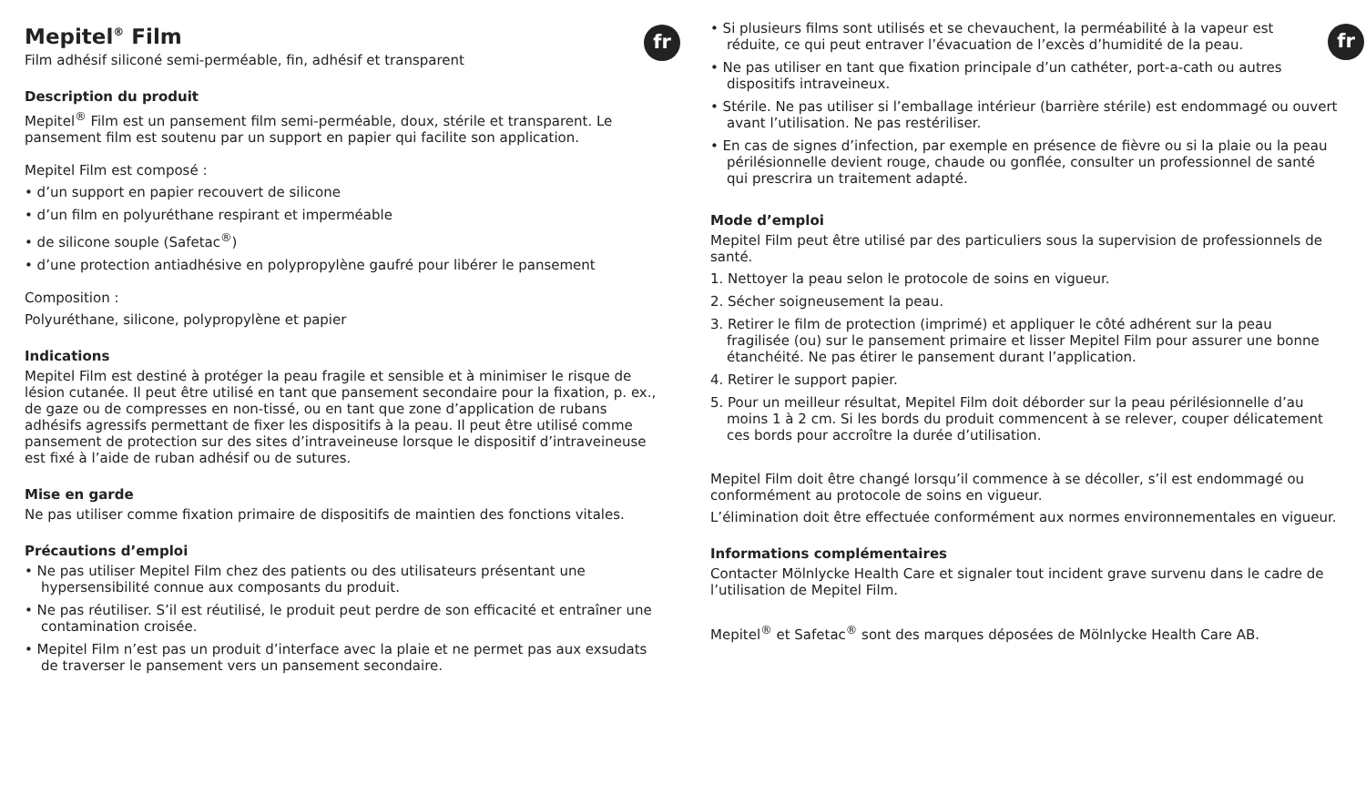fr
Mepitel<sup>®</sup> Film
Film adhésif siliconé semi-perméable, fin, adhésif et transparent
Description du produit
Mepitel<sup>®</sup> Film est un pansement film semi-perméable, doux, stérile et transparent. Le pansement film est soutenu par un support en papier qui facilite son application.
Mepitel Film est composé :
• d’un support en papier recouvert de silicone
• d’un film en polyuréthane respirant et imperméable
• de silicone souple (Safetac<sup>®</sup>)
• d’une protection antiadhésive en polypropylène gaufré pour libérer le pansement
Composition :
Polyuréthane, silicone, polypropylène et papier
Indications
Mepitel Film est destiné à protéger la peau fragile et sensible et à minimiser le risque de lésion cutanée. Il peut être utilisé en tant que pansement secondaire pour la fixation, p. ex., de gaze ou de compresses en non-tissé, ou en tant que zone d’application de rubans adhésifs agressifs permettant de fixer les dispositifs à la peau. Il peut être utilisé comme pansement de protection sur des sites d’intraveineuse lorsque le dispositif d’intraveineuse est fixé à l’aide de ruban adhésif ou de sutures.
Mise en garde
Ne pas utiliser comme fixation primaire de dispositifs de maintien des fonctions vitales.
Précautions d’emploi
• Ne pas utiliser Mepitel Film chez des patients ou des utilisateurs présentant une hypersensibilité connue aux composants du produit.
• Ne pas réutiliser. S’il est réutilisé, le produit peut perdre de son efficacité et entraîner une contamination croisée.
• Mepitel Film n’est pas un produit d’interface avec la plaie et ne permet pas aux exsudats de traverser le pansement vers un pansement secondaire.
fr
• Si plusieurs films sont utilisés et se chevauchent, la perméabilité à la vapeur est réduite, ce qui peut entraver l’évacuation de l’excès d’humidité de la peau.
• Ne pas utiliser en tant que fixation principale d’un cathéter, port-a-cath ou autres dispositifs intraveineux.
• Stérile. Ne pas utiliser si l’emballage intérieur (barrière stérile) est endommagé ou ouvert avant l’utilisation. Ne pas restériliser.
• En cas de signes d’infection, par exemple en présence de fièvre ou si la plaie ou la peau périlésionnelle devient rouge, chaude ou gonflée, consulter un professionnel de santé qui prescrira un traitement adapté.
Mode d’emploi
Mepitel Film peut être utilisé par des particuliers sous la supervision de professionnels de santé.
1. Nettoyer la peau selon le protocole de soins en vigueur.
2. Sécher soigneusement la peau.
3. Retirer le film de protection (imprimé) et appliquer le côté adhérent sur la peau fragilisée (ou) sur le pansement primaire et lisser Mepitel Film pour assurer une bonne étanchéité. Ne pas étirer le pansement durant l’application.
4. Retirer le support papier.
5. Pour un meilleur résultat, Mepitel Film doit déborder sur la peau périlésionnelle d’au moins 1 à 2 cm. Si les bords du produit commencent à se relever, couper délicatement ces bords pour accroître la durée d’utilisation.
Mepitel Film doit être changé lorsqu’il commence à se décoller, s’il est endommagé ou conformément au protocole de soins en vigueur.
L’élimination doit être effectuée conformément aux normes environnementales en vigueur.
Informations complémentaires
Contacter Mölnlycke Health Care et signaler tout incident grave survenu dans le cadre de l’utilisation de Mepitel Film.
Mepitel<sup>®</sup> et Safetac<sup>®</sup> sont des marques déposées de Mölnlycke Health Care AB.